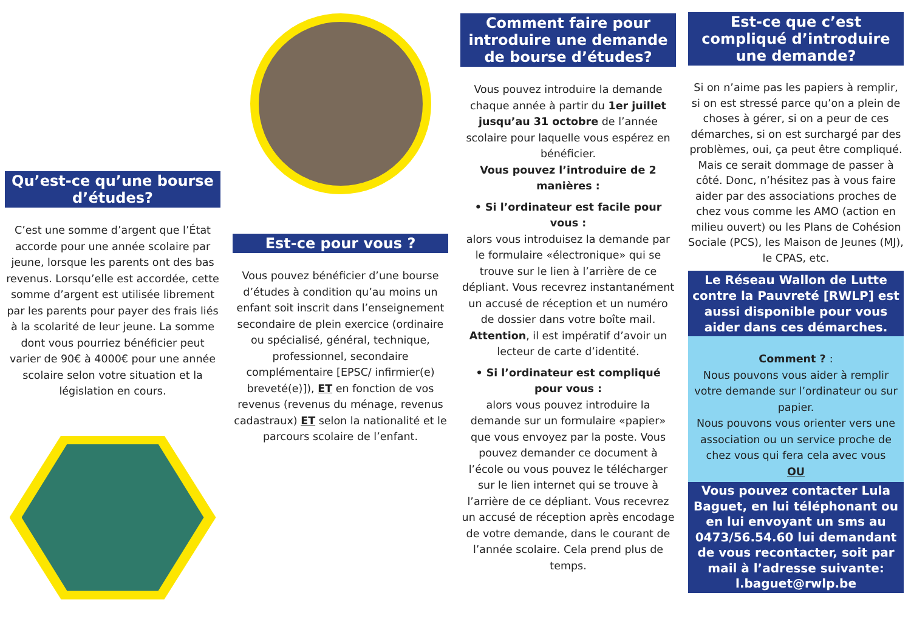Qu’est-ce qu’une bourse d’études?
C’est une somme d’argent que l’État accorde pour une année scolaire par jeune, lorsque les parents ont des bas revenus. Lorsqu’elle est accordée, cette somme d’argent est utilisée librement par les parents pour payer des frais liés à la scolarité de leur jeune. La somme dont vous pourriez bénéficier peut varier de 90€ à 4000€ pour une année scolaire selon votre situation et la législation en cours.
Est-ce pour vous ?
Vous pouvez bénéficier d’une bourse d’études à condition qu’au moins un enfant soit inscrit dans l’enseignement secondaire de plein exercice (ordinaire ou spécialisé, général, technique, professionnel, secondaire complémentaire [EPSC/ infirmier(e) breveté(e)]), ET en fonction de vos revenus (revenus du ménage, revenus cadastraux) ET selon la nationalité et le parcours scolaire de l’enfant.
Comment faire pour introduire une demande de bourse d’études?
Vous pouvez introduire la demande chaque année à partir du 1er juillet jusqu’au 31 octobre de l’année scolaire pour laquelle vous espérez en bénéficier.
Vous pouvez l’introduire de 2 manières :
• Si l’ordinateur est facile pour vous :
alors vous introduisez la demande par le formulaire «électronique» qui se trouve sur le lien à l’arrière de ce dépliant. Vous recevrez instantanément un accusé de réception et un numéro de dossier dans votre boîte mail.
Attention, il est impératif d’avoir un lecteur de carte d’identité.
• Si l’ordinateur est compliqué pour vous :
alors vous pouvez introduire la demande sur un formulaire «papier» que vous envoyez par la poste. Vous pouvez demander ce document à l’école ou vous pouvez le télécharger sur le lien internet qui se trouve à l’arrière de ce dépliant. Vous recevrez un accusé de réception après encodage de votre demande, dans le courant de l’année scolaire. Cela prend plus de temps.
Est-ce que c’est compliqué d’introduire une demande?
Si on n’aime pas les papiers à remplir, si on est stressé parce qu’on a plein de choses à gérer, si on a peur de ces démarches, si on est surchargé par des problèmes, oui, ça peut être compliqué.
Mais ce serait dommage de passer à côté. Donc, n’hésitez pas à vous faire aider par des associations proches de chez vous comme les AMO (action en milieu ouvert) ou les Plans de Cohésion Sociale (PCS), les Maison de Jeunes (MJ), le CPAS, etc.
Le Réseau Wallon de Lutte contre la Pauvreté [RWLP] est aussi disponible pour vous aider dans ces démarches.
Comment ? :
Nous pouvons vous aider à remplir votre demande sur l’ordinateur ou sur papier.
Nous pouvons vous orienter vers une association ou un service proche de chez vous qui fera cela avec vous
OU
Vous pouvez contacter Lula Baguet, en lui téléphonant ou en lui envoyant un sms au 0473/56.54.60 lui demandant de vous recontacter, soit par mail à l’adresse suivante: l.baguet@rwlp.be